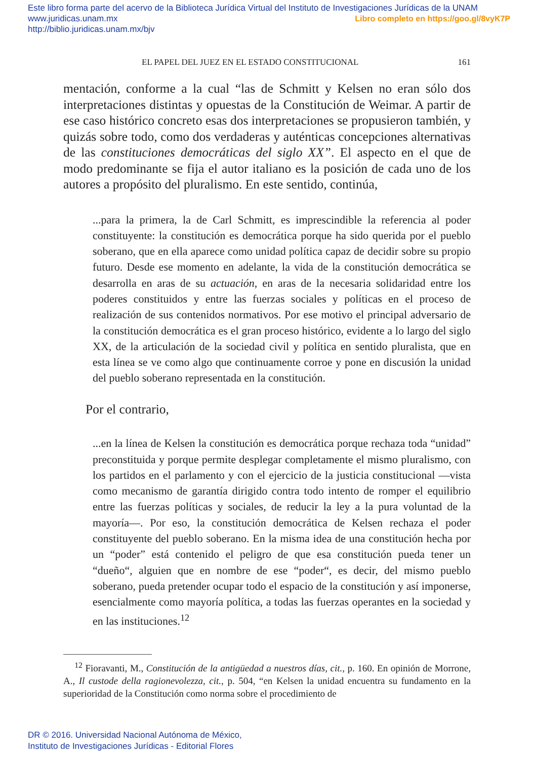Este libro forma parte del acervo de la Biblioteca Jurídica Virtual del Instituto de Investigaciones Jurídicas de la UNAM
www.juridicas.unam.mx Libro completo en https://goo.gl/8vyK7P
http://biblio.juridicas.unam.mx/bjv
EL PAPEL DEL JUEZ EN EL ESTADO CONSTITUCIONAL 161
mentación, conforme a la cual “las de Schmitt y Kelsen no eran sólo dos interpretaciones distintas y opuestas de la Constitución de Weimar. A partir de ese caso histórico concreto esas dos interpretaciones se propusieron también, y quizás sobre todo, como dos verdaderas y auténticas concepciones alternativas de las constituciones democráticas del siglo XX”. El aspecto en el que de modo predominante se fija el autor italiano es la posición de cada uno de los autores a propósito del pluralismo. En este sentido, continúa,
...para la primera, la de Carl Schmitt, es imprescindible la referencia al poder constituyente: la constitución es democrática porque ha sido querida por el pueblo soberano, que en ella aparece como unidad política capaz de decidir sobre su propio futuro. Desde ese momento en adelante, la vida de la constitución democrática se desarrolla en aras de su actuación, en aras de la necesaria solidaridad entre los poderes constituidos y entre las fuerzas sociales y políticas en el proceso de realización de sus contenidos normativos. Por ese motivo el principal adversario de la constitución democrática es el gran proceso histórico, evidente a lo largo del siglo XX, de la articulación de la sociedad civil y política en sentido pluralista, que en esta línea se ve como algo que continuamente corroe y pone en discusión la unidad del pueblo soberano representada en la constitución.
Por el contrario,
...en la línea de Kelsen la constitución es democrática porque rechaza toda “unidad” preconstituida y porque permite desplegar completamente el mismo pluralismo, con los partidos en el parlamento y con el ejercicio de la justicia constitucional —vista como mecanismo de garantía dirigido contra todo intento de romper el equilibrio entre las fuerzas políticas y sociales, de reducir la ley a la pura voluntad de la mayoría—. Por eso, la constitución democrática de Kelsen rechaza el poder constituyente del pueblo soberano. En la misma idea de una constitución hecha por un “poder” está contenido el peligro de que esa constitución pueda tener un “dueño“, alguien que en nombre de ese “poder“, es decir, del mismo pueblo soberano, pueda pretender ocupar todo el espacio de la constitución y así imponerse, esencialmente como mayoría política, a todas las fuerzas operantes en la sociedad y en las instituciones.<sup>12</sup>
<sup>12</sup> Fioravanti, M., Constitución de la antigüedad a nuestros días, cit., p. 160. En opinión de Morrone, A., Il custode della ragionevolezza, cit., p. 504, “en Kelsen la unidad encuentra su fundamento en la superioridad de la Constitución como norma sobre el procedimiento de
DR © 2016. Universidad Nacional Autónoma de México,
Instituto de Investigaciones Jurídicas - Editorial Flores